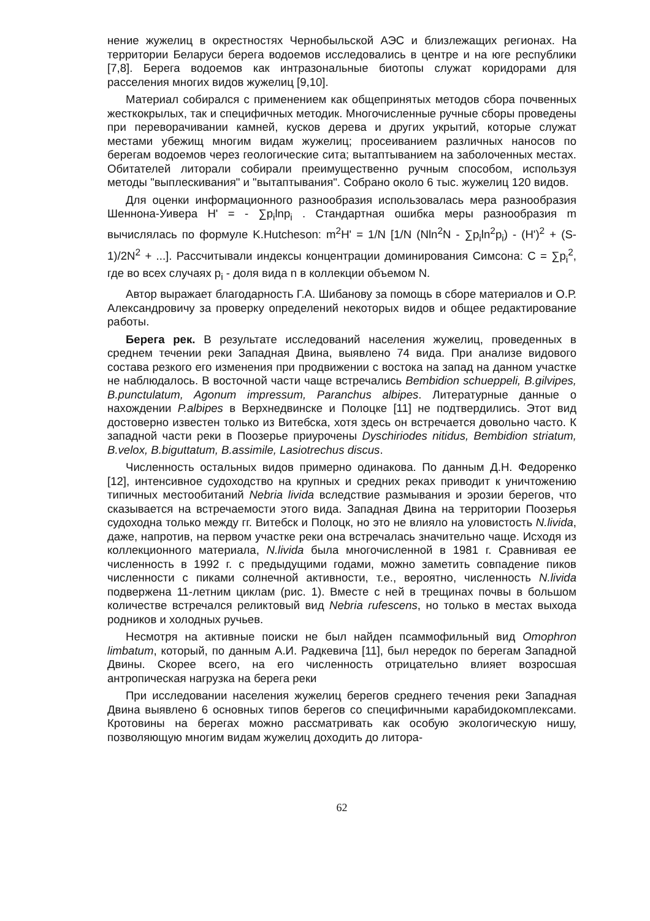нение жужелиц в окрестностях Чернобыльской АЭС и близлежащих регионах. На территории Беларуси берега водоемов исследовались в центре и на юге республики [7,8]. Берега водоемов как интразональные биотопы служат коридорами для расселения многих видов жужелиц [9,10].
Материал собирался с применением как общепринятых методов сбора почвенных жесткокрылых, так и специфичных методик. Многочисленные ручные сборы проведены при переворачивании камней, кусков дерева и других укрытий, которые служат местами убежищ многим видам жужелиц; просеиванием различных наносов по берегам водоемов через геологические сита; вытаптыванием на заболоченных местах. Обитателей литорали собирали преимущественно ручным способом, используя методы "выплескивания" и "вытаптывания". Собрано около 6 тыс. жужелиц 120 видов.
Для оценки информационного разнообразия использовалась мера разнообразия Шеннона-Уивера H' = - ∑p<sub>i</sub>lnp<sub>i</sub> . Стандартная ошибка меры разнообразия m вычислялась по формуле K.Hutcheson: m<sup>2</sup>H' = 1/N [1/N (Nln<sup>2</sup>N - ∑p<sub>i</sub>ln<sup>2</sup>p<sub>i</sub>) - (H')<sup>2</sup> + (S-1)/2N<sup>2</sup> + ...]. Рассчитывали индексы концентрации доминирования Симсона: C = ∑p<sub>i</sub><sup>2</sup>, где во всех случаях p<sub>i</sub> - доля вида n в коллекции объемом N.
Автор выражает благодарность Г.А. Шибанову за помощь в сборе материалов и О.Р. Александровичу за проверку определений некоторых видов и общее редактирование работы.
Берега рек. В результате исследований населения жужелиц, проведенных в среднем течении реки Западная Двина, выявлено 74 вида. При анализе видового состава резкого его изменения при продвижении с востока на запад на данном участке не наблюдалось. В восточной части чаще встречались Bembidion schueppeli, B.gilvipes, B.punctulatum, Agonum impressum, Paranchus albipes. Литературные данные о нахождении P.albipes в Верхнедвинске и Полоцке [11] не подтвердились. Этот вид достоверно известен только из Витебска, хотя здесь он встречается довольно часто. К западной части реки в Поозерье приурочены Dyschiriodes nitidus, Bembidion striatum, B.velox, B.biguttatum, B.assimile, Lasiotrechus discus.
Численность остальных видов примерно одинакова. По данным Д.Н. Федоренко [12], интенсивное судоходство на крупных и средних реках приводит к уничтожению типичных местообитаний Nebria livida вследствие размывания и эрозии берегов, что сказывается на встречаемости этого вида. Западная Двина на территории Поозерья судоходна только между гг. Витебск и Полоцк, но это не влияло на уловистость N.livida, даже, напротив, на первом участке реки она встречалась значительно чаще. Исходя из коллекционного материала, N.livida была многочисленной в 1981 г. Сравнивая ее численность в 1992 г. с предыдущими годами, можно заметить совпадение пиков численности с пиками солнечной активности, т.е., вероятно, численность N.livida подвержена 11-летним циклам (рис. 1). Вместе с ней в трещинах почвы в большом количестве встречался реликтовый вид Nebria rufescens, но только в местах выхода родников и холодных ручьев.
Несмотря на активные поиски не был найден псаммофильный вид Omophron limbatum, который, по данным А.И. Радкевича [11], был нередок по берегам Западной Двины. Скорее всего, на его численность отрицательно влияет возросшая антропическая нагрузка на берега реки
При исследовании населения жужелиц берегов среднего течения реки Западная Двина выявлено 6 основных типов берегов со специфичными карабидокомплексами. Кротовины на берегах можно рассматривать как особую экологическую нишу, позволяющую многим видам жужелиц доходить до литора-
62